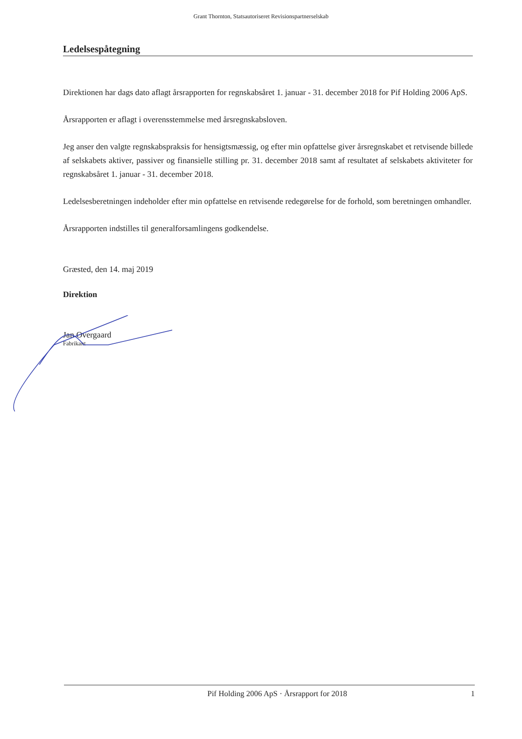Grant Thornton, Statsautoriseret Revisionspartnerselskab
Ledelsespåtegning
Direktionen har dags dato aflagt årsrapporten for regnskabsåret 1. januar - 31. december 2018 for Pif Holding 2006 ApS.
Årsrapporten er aflagt i overensstemmelse med årsregnskabsloven.
Jeg anser den valgte regnskabspraksis for hensigtsmæssig, og efter min opfattelse giver årsregnskabet et retvisende billede af selskabets aktiver, passiver og finansielle stilling pr. 31. december 2018 samt af resultatet af selskabets aktiviteter for regnskabsåret 1. januar - 31. december 2018.
Ledelsesberetningen indeholder efter min opfattelse en retvisende redegørelse for de forhold, som beretningen omhandler.
Årsrapporten indstilles til generalforsamlingens godkendelse.
Græsted, den 14. maj 2019
Direktion
Jan Overgaard
Fabrikant
Pif Holding 2006 ApS · Årsrapport for 2018 1